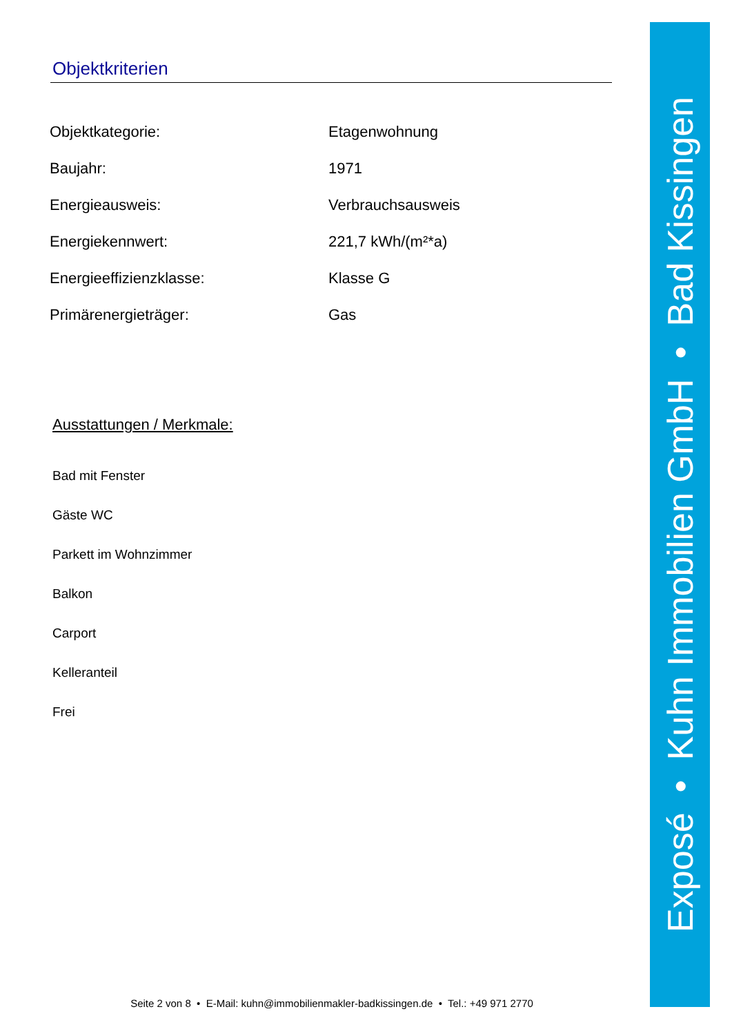Objektkriterien
| Objektkategorie: | Etagenwohnung |
| Baujahr: | 1971 |
| Energieausweis: | Verbrauchsausweis |
| Energiekennwert: | 221,7 kWh/(m²*a) |
| Energieeffizienzklasse: | Klasse G |
| Primärenergieträger: | Gas |
Ausstattungen / Merkmale:
Bad mit Fenster
Gäste WC
Parkett im Wohnzimmer
Balkon
Carport
Kelleranteil
Frei
Seite 2 von 8 • E-Mail: kuhn@immobilienmakler-badkissingen.de • Tel.: +49 971 2770
Exposé • Kuhn Immobilien GmbH • Bad Kissingen